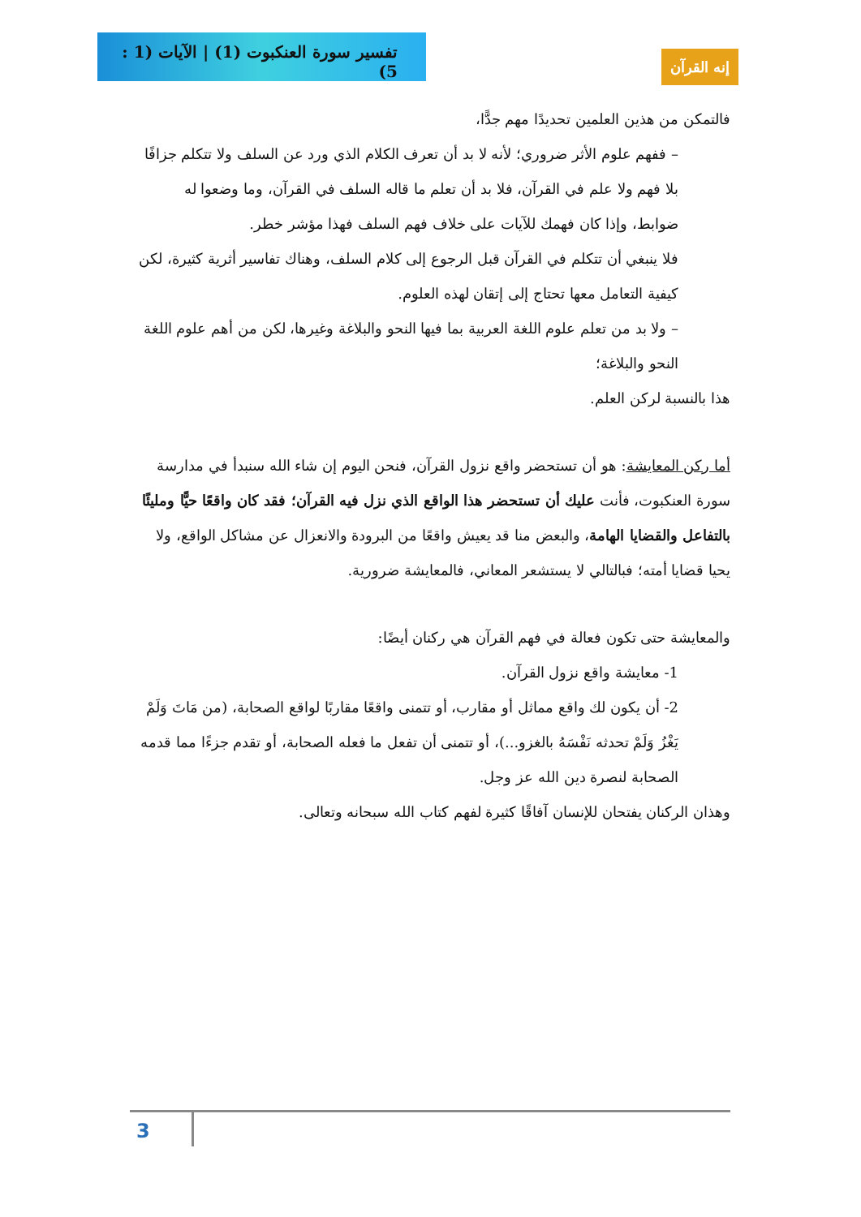تفسير سورة العنكبوت (1) | الآيات (1 : 5)
إنه القرآن
فالتمكن من هذين العلمين تحديدًا مهم جدًّا،
– ففهم علوم الأثر ضروري؛ لأنه لا بد أن تعرف الكلام الذي ورد عن السلف ولا تتكلم جزافًا بلا فهم ولا علم في القرآن، فلا بد أن تعلم ما قاله السلف في القرآن، وما وضعوا له ضوابط، وإذا كان فهمك للآيات على خلاف فهم السلف فهذا مؤشر خطر.
فلا ينبغي أن تتكلم في القرآن قبل الرجوع إلى كلام السلف، وهناك تفاسير أثرية كثيرة، لكن كيفية التعامل معها تحتاج إلى إتقان لهذه العلوم.
– ولا بد من تعلم علوم اللغة العربية بما فيها النحو والبلاغة وغيرها، لكن من أهم علوم اللغة النحو والبلاغة؛
هذا بالنسبة لركن العلم.
أما ركن المعايشة: هو أن تستحضر واقع نزول القرآن، فنحن اليوم إن شاء الله سنبدأ في مدارسة سورة العنكبوت، فأنت عليك أن تستحضر هذا الواقع الذي نزل فيه القرآن؛ فقد كان واقعًا حيًّا ومليئًا بالتفاعل والقضايا الهامة، والبعض منا قد يعيش واقعًا من البرودة والانعزال عن مشاكل الواقع، ولا يحيا قضايا أمته؛ فبالتالي لا يستشعر المعاني، فالمعايشة ضرورية.
والمعايشة حتى تكون فعالة في فهم القرآن هي ركنان أيضًا:
1- معايشة واقع نزول القرآن.
2- أن يكون لك واقع مماثل أو مقارب، أو تتمنى واقعًا مقاربًا لواقع الصحابة، (من مَاتَ وَلَمْ يَغْزُ وَلَمْ تحدثه نَفْسَهُ بالغزو...)، أو تتمنى أن تفعل ما فعله الصحابة، أو تقدم جزءًا مما قدمه الصحابة لنصرة دين الله عز وجل.
وهذان الركنان يفتحان للإنسان آفاقًا كثيرة لفهم كتاب الله سبحانه وتعالى.
3